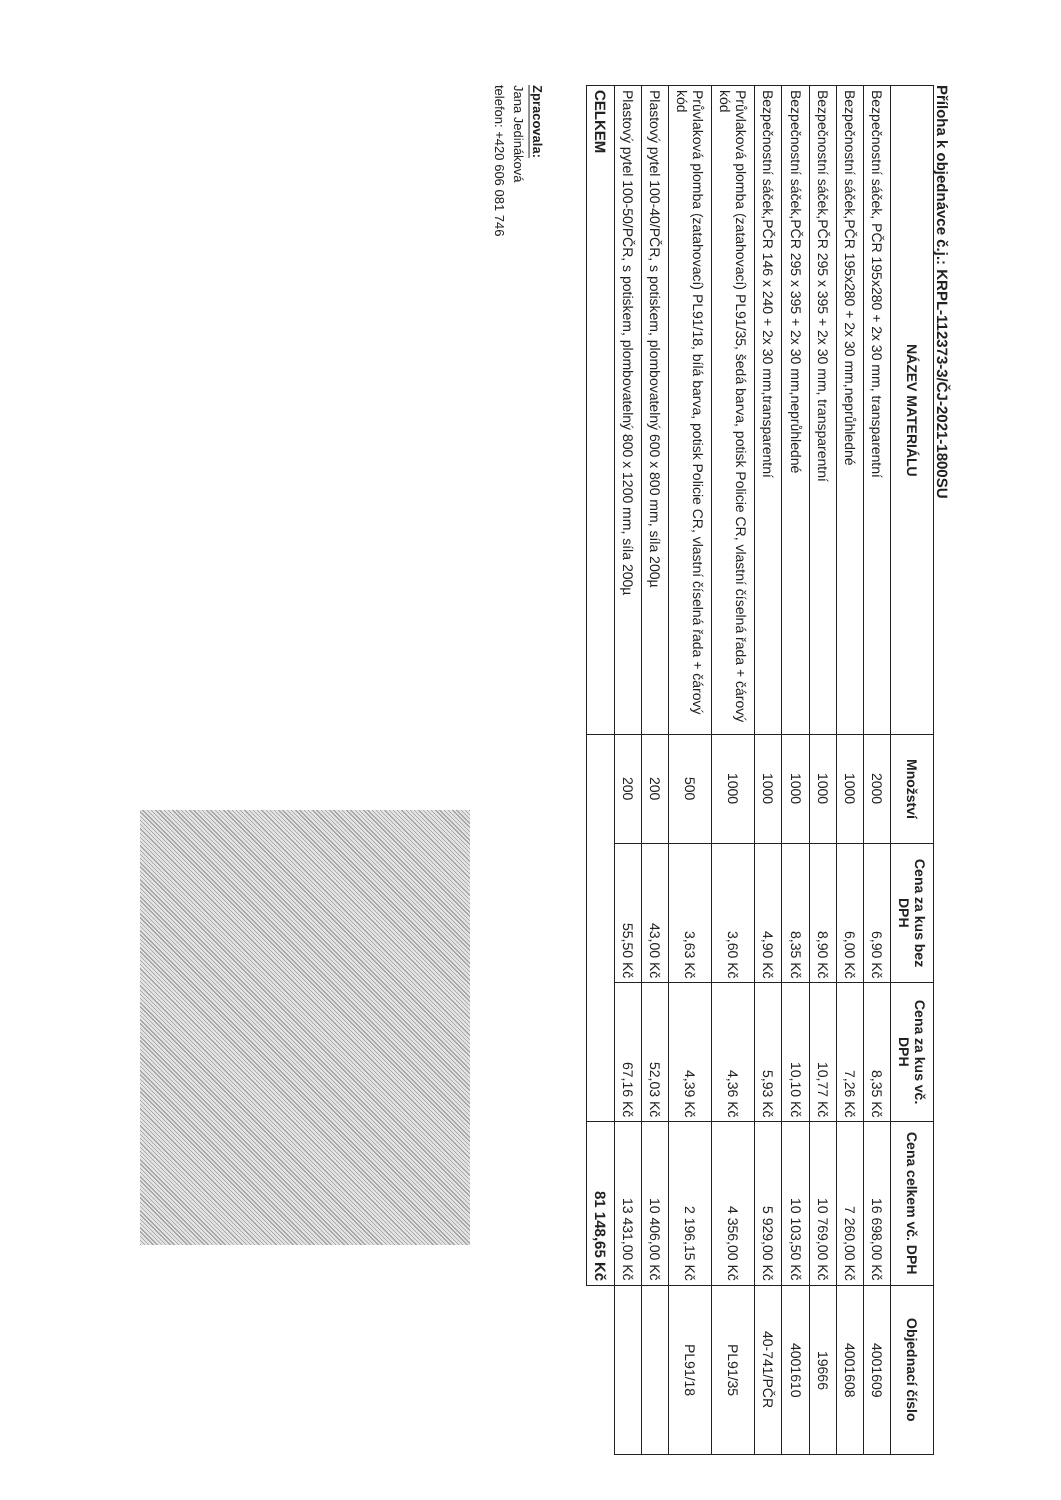Příloha k objednávce č.j.: KRPL-112373-3/ČJ-2021-1800SU
| NÁZEV MATERIÁLU | Množství | Cena za kus bez DPH | Cena za kus vč. DPH | Cena celkem vč. DPH | Objednací číslo |
| --- | --- | --- | --- | --- | --- |
| Bezpečnostní sáček, PČR 195x280 + 2x 30 mm, transparentní | 2000 | 6,90 Kč | 8,35 Kč | 16 698,00 Kč | 4001609 |
| Bezpečnostní sáček,PČR 195x280 + 2x 30 mm,neprůhledné | 1000 | 6,00 Kč | 7,26 Kč | 7 260,00 Kč | 4001608 |
| Bezpečnostní sáček,PČR 295 x 395 + 2x 30 mm, transparentní | 1000 | 8,90 Kč | 10,77 Kč | 10 769,00 Kč | 19666 |
| Bezpečnostní sáček,PČR 295 x 395 + 2x 30 mm,neprůhledné | 1000 | 8,35 Kč | 10,10 Kč | 10 103,50 Kč | 4001610 |
| Bezpečnostní sáček,PČR 146 x 240 + 2x 30 mm,transparentní | 1000 | 4,90 Kč | 5,93 Kč | 5 929,00 Kč | 40-741/PČR |
| Průvlaková plomba (zatahovací) PL91/35, šedá barva, potisk Policie CR, vlastní číselná řada + čárový kód | 1000 | 3,60 Kč | 4,36 Kč | 4 356,00 Kč | PL91/35 |
| Průvlaková plomba (zatahovací) PL91/18, bílá barva, potisk Policie CR, vlastní číselná řada + čárový kód | 500 | 3,63 Kč | 4,39 Kč | 2 196,15 Kč | PL91/18 |
| Plastový pytel 100-40/PČR, s potiskem, plombovatelný 600 x 800 mm, síla 200µ | 200 | 43,00 Kč | 52,03 Kč | 10 406,00 Kč | |
| Plastový pytel 100-50/PČR, s potiskem, plombovatelný 800 x 1200 mm, síla 200µ | 200 | 55,50 Kč | 67,16 Kč | 13 431,00 Kč | |
| CELKEM | | | | 81 148,65 Kč | |
Zpracovala:
Jana Jedináková
telefon: +420 606 081 746